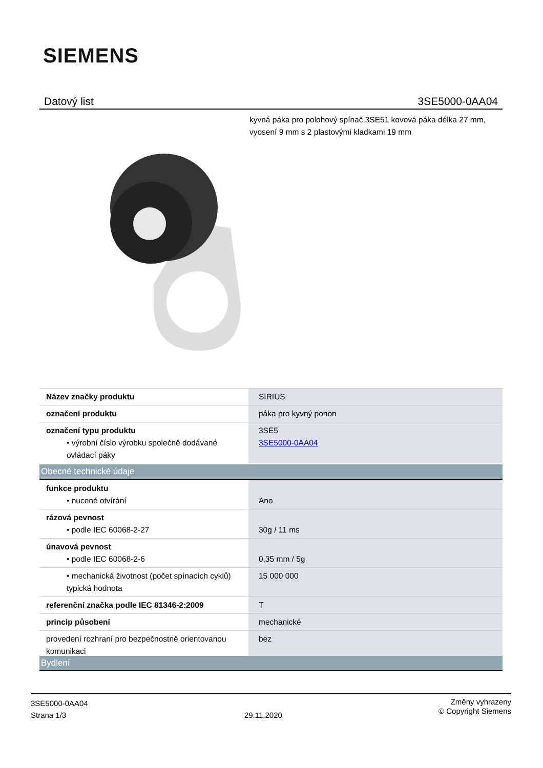SIEMENS
Datový list 3SE5000-0AA04
kyvná páka pro polohový spínač 3SE51 kovová páka délka 27 mm, vyosení 9 mm s 2 plastovými kladkami 19 mm
| Název značky produktu | SIRIUS |
| označení produktu | páka pro kyvný pohon |
| označení typu produktu • výrobní číslo výrobku společně dodávané ovládací páky | 3SE5 3SE5000-0AA04 |
Obecné technické údaje
| funkce produktu • nucené otvírání | Ano |
| rázová pevnost • podle IEC 60068-2-27 | 30g / 11 ms |
| únavová pevnost • podle IEC 60068-2-6 | 0,35 mm / 5g |
| • mechanická životnost (počet spínacích cyklů) typická hodnota | 15 000 000 |
| referenční značka podle IEC 81346-2:2009 | T |
| princip působení | mechanické |
| provedení rozhraní pro bezpečnostně orientovanou komunikaci | bez |
Bydlení
3SE5000-0AA04
Strana 1/3
29.11.2020
Změny vyhrazeny
© Copyright Siemens